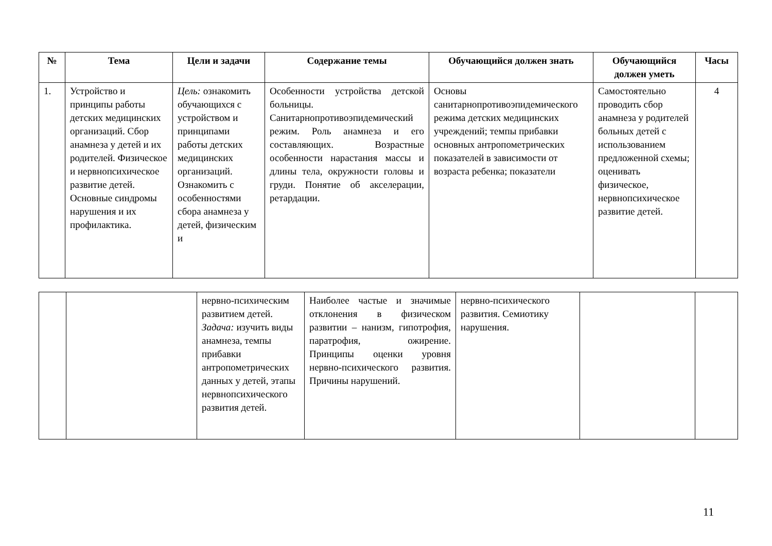| № | Тема | Цели и задачи | Содержание темы | Обучающийся должен знать | Обучающийся должен уметь | Часы |
| --- | --- | --- | --- | --- | --- | --- |
| 1. | Устройство и принципы работы детских медицинских организаций. Сбор анамнеза у детей и их родителей. Физическое и нервнопсихическое развитие детей. Основные синдромы нарушения и их профилактика. | Цель: ознакомить обучающихся с устройством и принципами работы детских медицинских организаций. Ознакомить с особенностями сбора анамнеза у детей, физическим и | Особенности устройства детской больницы. Санитарнопротивоэпидемический режим. Роль анамнеза и его составляющих. Возрастные особенности нарастания массы и длины тела, окружности головы и груди. Понятие об акселерации, ретардации. | Основы санитарнопротивоэпидемического режима детских медицинских учреждений; темпы прибавки основных антропометрических показателей в зависимости от возраста ребенка; показатели | Самостоятельно проводить сбор анамнеза у родителей больных детей с использованием предложенной схемы; оценивать физическое, нервнопсихическое развитие детей. | 4 |
| | | нервно-психическим развитием детей. Задача: изучить виды анамнеза, темпы прибавки антропометрических данных у детей, этапы нервнопсихического развития детей. | Наиболее частые и значимые отклонения в физическом развитии – нанизм, гипотрофия, паратрофия, ожирение. Принципы оценки уровня нервно-психического развития. Причины нарушений. | нервно-психического развития. Семиотику нарушения. | | |
11